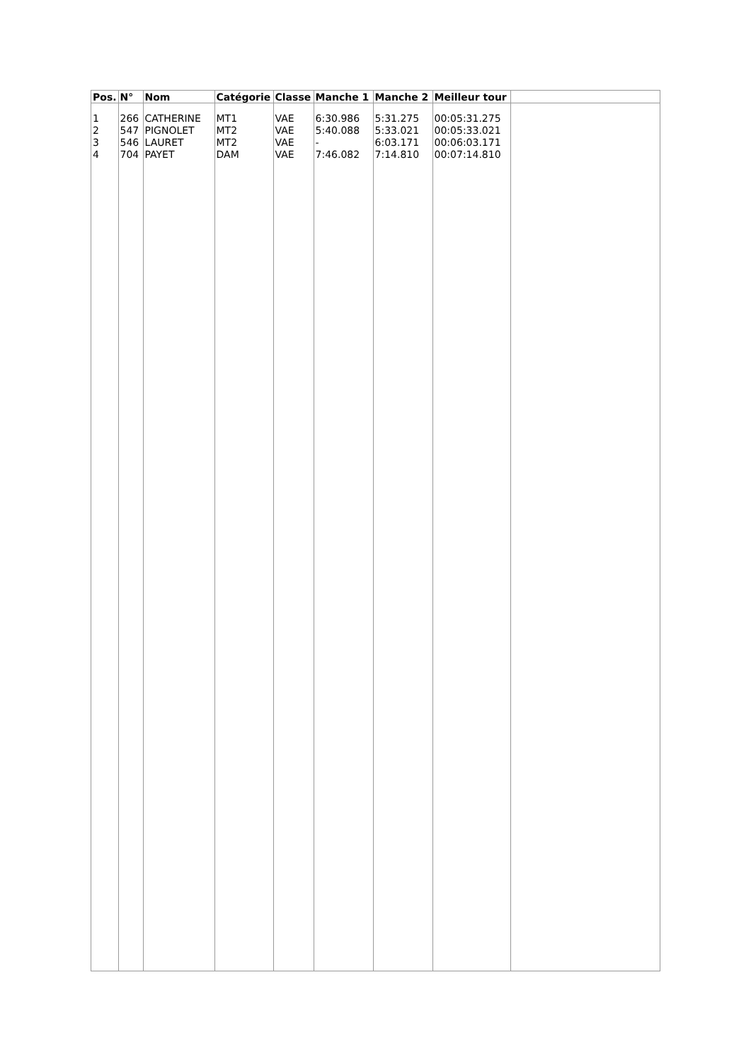| Pos. | N° | Nom | Catégorie | Classe | Manche 1 | Manche 2 | Meilleur tour | |
| --- | --- | --- | --- | --- | --- | --- | --- | --- |
| 1 2 3 4 | 266 547 546 704 | CATHERINE PIGNOLET LAURET PAYET | MT1 MT2 MT2 DAM | VAE VAE VAE VAE | 6:30.986 5:40.088 - 7:46.082 | 5:31.275 5:33.021 6:03.171 7:14.810 | 00:05:31.275 00:05:33.021 00:06:03.171 00:07:14.810 | |